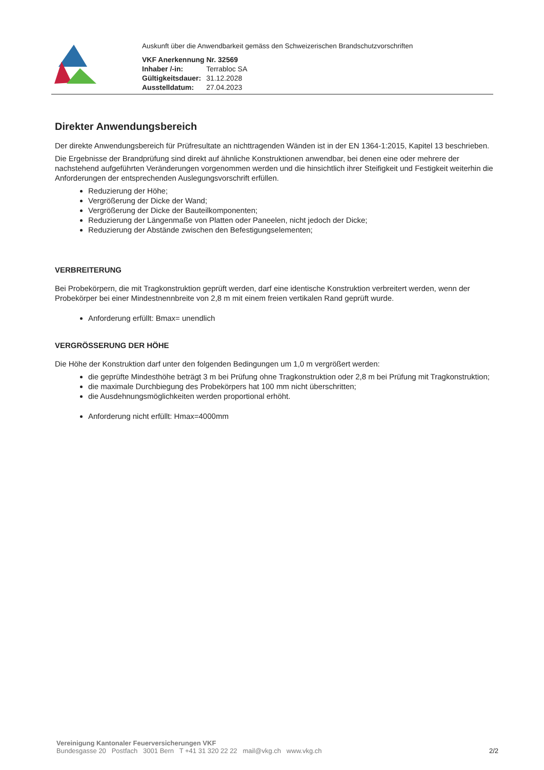Auskunft über die Anwendbarkeit gemäss den Schweizerischen Brandschutzvorschriften
| VKF Anerkennung Nr. 32569 | |
| Inhaber /-in: | Terrabloc SA |
| Gültigkeitsdauer: | 31.12.2028 |
| Ausstelldatum: | 27.04.2023 |
Direkter Anwendungsbereich
Der direkte Anwendungsbereich für Prüfresultate an nichttragenden Wänden ist in der EN 1364-1:2015, Kapitel 13 beschrieben.
Die Ergebnisse der Brandprüfung sind direkt auf ähnliche Konstruktionen anwendbar, bei denen eine oder mehrere der nachstehend aufgeführten Veränderungen vorgenommen werden und die hinsichtlich ihrer Steifigkeit und Festigkeit weiterhin die Anforderungen der entsprechenden Auslegungsvorschrift erfüllen.
Reduzierung der Höhe;
Vergrößerung der Dicke der Wand;
Vergrößerung der Dicke der Bauteilkomponenten;
Reduzierung der Längenmaße von Platten oder Paneelen, nicht jedoch der Dicke;
Reduzierung der Abstände zwischen den Befestigungselementen;
VERBREITERUNG
Bei Probekörpern, die mit Tragkonstruktion geprüft werden, darf eine identische Konstruktion verbreitert werden, wenn der Probekörper bei einer Mindestnennbreite von 2,8 m mit einem freien vertikalen Rand geprüft wurde.
Anforderung erfüllt: Bmax= unendlich
VERGRÖSSERUNG DER HÖHE
Die Höhe der Konstruktion darf unter den folgenden Bedingungen um 1,0 m vergrößert werden:
die geprüfte Mindesthöhe beträgt 3 m bei Prüfung ohne Tragkonstruktion oder 2,8 m bei Prüfung mit Tragkonstruktion;
die maximale Durchbiegung des Probekörpers hat 100 mm nicht überschritten;
die Ausdehnungsmöglichkeiten werden proportional erhöht.
Anforderung nicht erfüllt: Hmax=4000mm
Vereinigung Kantonaler Feuerversicherungen VKF
Bundesgasse 20 Postfach 3001 Bern T +41 31 320 22 22 mail@vkg.ch www.vkg.ch
2/2